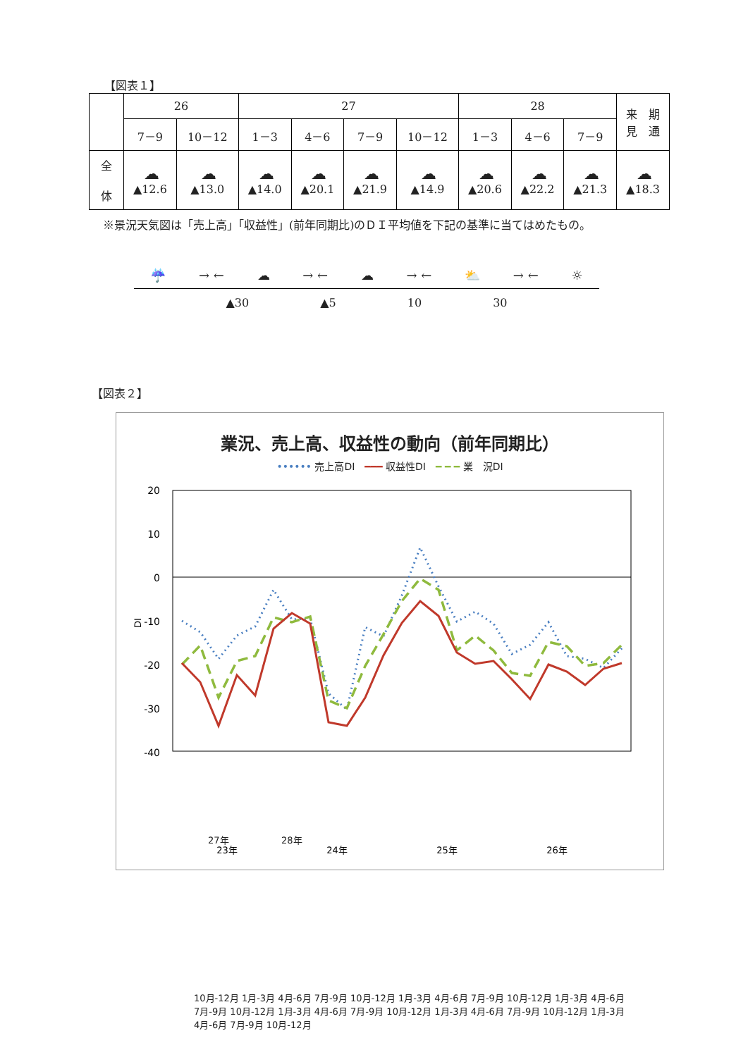【図表１】
| | 26 | | 27 | | | | 28 | | | 来 期 見 通 |
| --- | --- | --- | --- | --- | --- | --- | --- | --- | --- | --- |
| | 7－9 | 10－12 | 1－3 | 4－6 | 7－9 | 10－12 | 1－3 | 4－6 | 7－9 | |
| 全 体 | ☁ ▲12.6 | ☁ ▲13.0 | ☁ ▲14.0 | ☁ ▲20.1 | ☁ ▲21.9 | ☁ ▲14.9 | ☁ ▲20.6 | ☁ ▲22.2 | ☁ ▲21.3 | ☁ ▲18.3 |
※景況天気図は「売上高」「収益性」(前年同期比)のＤＩ平均値を下記の基準に当てはめたもの。
☔ → ← ☁ → ← ☁ → ← ⛅ → ← ☼
▲30 ▲5 10 30
【図表２】
業況、売上高、収益性の動向（前年同期比）
•••••• 売上高DI　━━━ 収益性DI　━ ━ ━ 業　況DI
20
10
0
-10
-20
-30
-40
DI
23年
24年
25年
26年
10月-12月 1月-3月 4月-6月 7月-9月 10月-12月 1月-3月 4月-6月 7月-9月 10月-12月 1月-3月 4月-6月 7月-9月 10月-12月 1月-3月 4月-6月 7月-9月 10月-12月 1月-3月 4月-6月 7月-9月 10月-12月 1月-3月 4月-6月 7月-9月 10月-12月
27年 28年